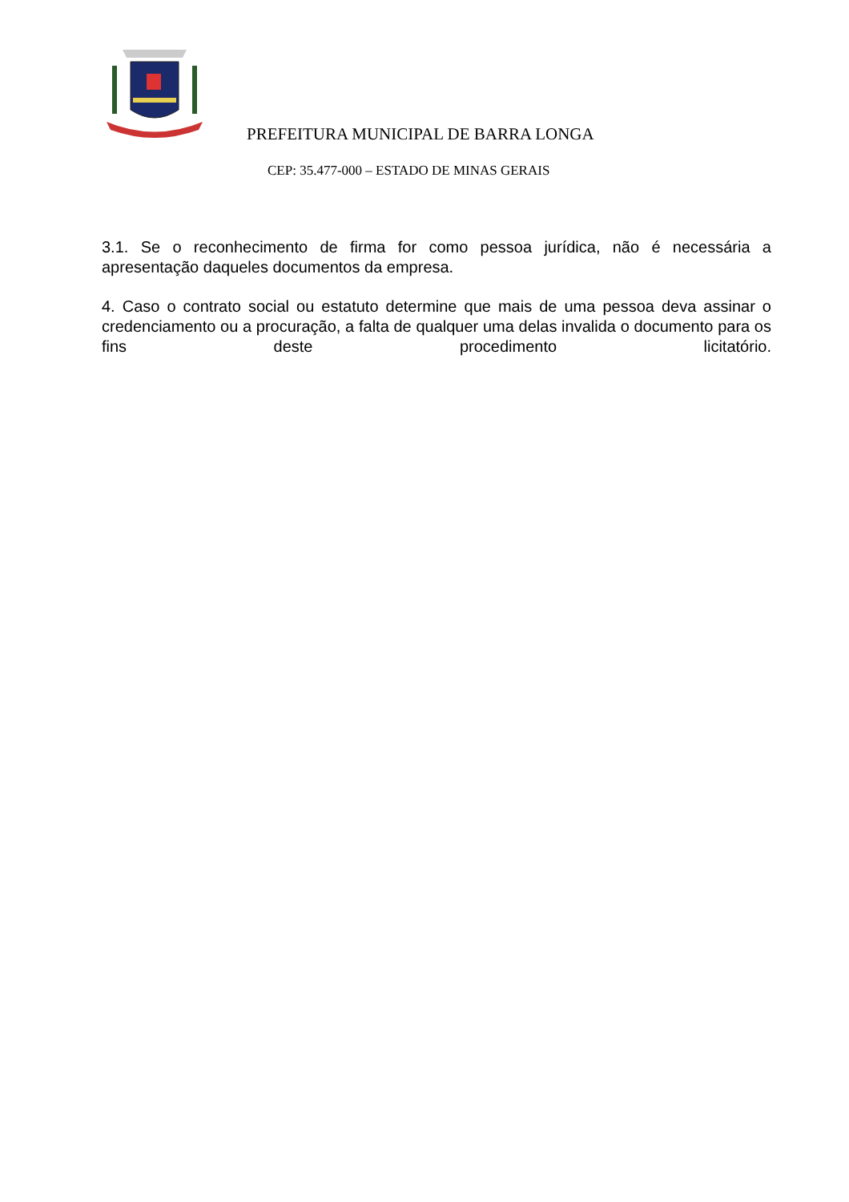PREFEITURA MUNICIPAL DE BARRA LONGA
CEP: 35.477-000 – ESTADO DE MINAS GERAIS
3.1. Se o reconhecimento de firma for como pessoa jurídica, não é necessária a apresentação daqueles documentos da empresa.
4. Caso o contrato social ou estatuto determine que mais de uma pessoa deva assinar o credenciamento ou a procuração, a falta de qualquer uma delas invalida o documento para os fins deste procedimento licitatório.